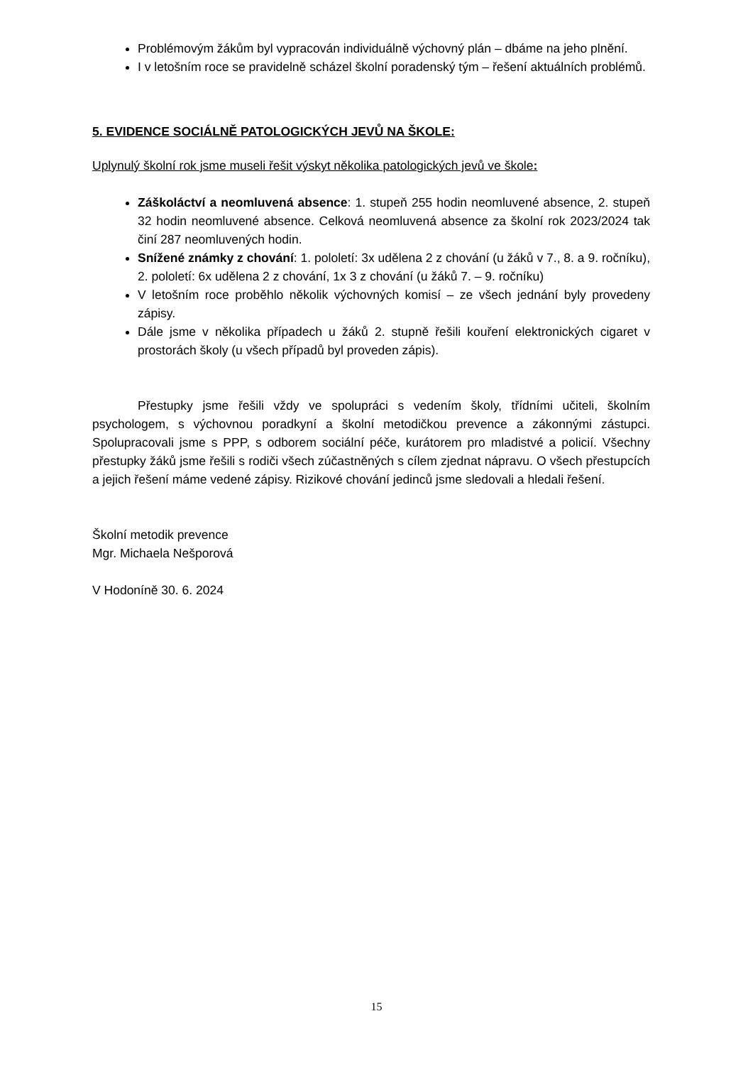Problémovým žákům byl vypracován individuálně výchovný plán – dbáme na jeho plnění.
I v letošním roce se pravidelně scházel školní poradenský tým – řešení aktuálních problémů.
5. EVIDENCE SOCIÁLNĚ PATOLOGICKÝCH JEVŮ NA ŠKOLE:
Uplynulý školní rok jsme museli řešit výskyt několika patologických jevů ve škole:
Záškoláctví a neomluvená absence: 1. stupeň 255 hodin neomluvené absence, 2. stupeň 32 hodin neomluvené absence. Celková neomluvená absence za školní rok 2023/2024 tak činí 287 neomluvených hodin.
Snížené známky z chování: 1. pololetí: 3x udělena 2 z chování (u žáků v 7., 8. a 9. ročníku), 2. pololetí: 6x udělena 2 z chování, 1x 3 z chování (u žáků 7. – 9. ročníku)
V letošním roce proběhlo několik výchovných komisí – ze všech jednání byly provedeny zápisy.
Dále jsme v několika případech u žáků 2. stupně řešili kouření elektronických cigaret v prostorách školy (u všech případů byl proveden zápis).
Přestupky jsme řešili vždy ve spolupráci s vedením školy, třídními učiteli, školním psychologem, s výchovnou poradkyní a školní metodičkou prevence a zákonnými zástupci. Spolupracovali jsme s PPP, s odborem sociální péče, kurátorem pro mladistvé a policií. Všechny přestupky žáků jsme řešili s rodiči všech zúčastněných s cílem zjednat nápravu. O všech přestupcích a jejich řešení máme vedené zápisy. Rizikové chování jedinců jsme sledovali a hledali řešení.
Školní metodik prevence
Mgr. Michaela Nešporová
V Hodoníně 30. 6. 2024
15